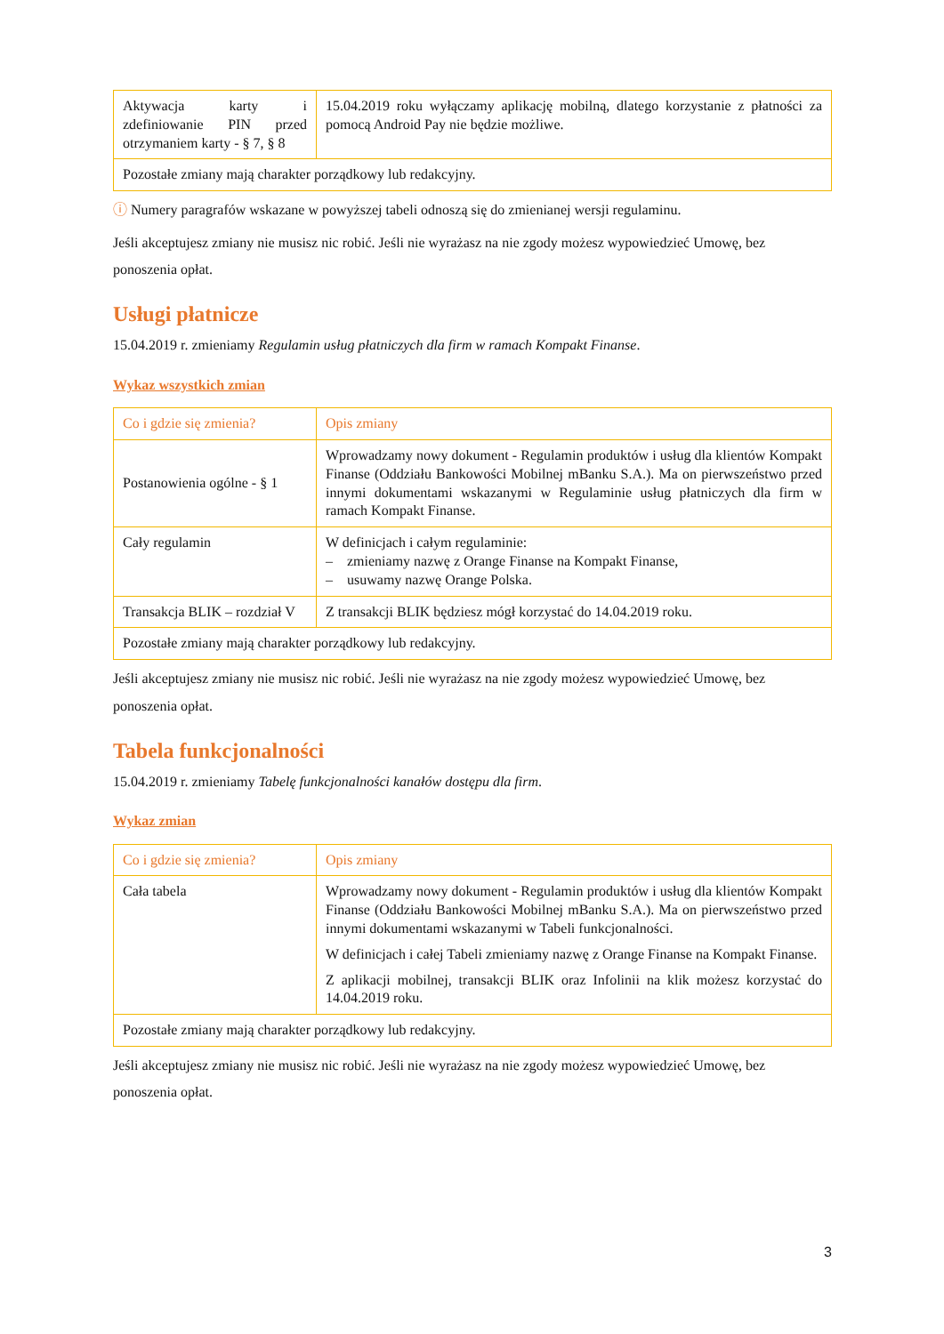| Aktywacja karty i zdefiniowanie PIN przed otrzymaniem karty - § 7, § 8 | 15.04.2019 roku wyłączamy aplikację mobilną, dlatego korzystanie z płatności za pomocą Android Pay nie będzie możliwe. |
| Pozostałe zmiany mają charakter porządkowy lub redakcyjny. | |
ⓘ Numery paragrafów wskazane w powyższej tabeli odnoszą się do zmienianej wersji regulaminu.
Jeśli akceptujesz zmiany nie musisz nic robić. Jeśli nie wyrażasz na nie zgody możesz wypowiedzieć Umowę, bez ponoszenia opłat.
Usługi płatnicze
15.04.2019 r. zmieniamy Regulamin usług płatniczych dla firm w ramach Kompakt Finanse.
Wykaz wszystkich zmian
| Co i gdzie się zmienia? | Opis zmiany |
| --- | --- |
| Postanowienia ogólne - § 1 | Wprowadzamy nowy dokument - Regulamin produktów i usług dla klientów Kompakt Finanse (Oddziału Bankowości Mobilnej mBanku S.A.). Ma on pierwszeństwo przed innymi dokumentami wskazanymi w Regulaminie usług płatniczych dla firm w ramach Kompakt Finanse. |
| Cały regulamin | W definicjach i całym regulaminie: – zmieniamy nazwę z Orange Finanse na Kompakt Finanse, – usuwamy nazwę Orange Polska. |
| Transakcja BLIK – rozdział V | Z transakcji BLIK będziesz mógł korzystać do 14.04.2019 roku. |
| Pozostałe zmiany mają charakter porządkowy lub redakcyjny. | |
Jeśli akceptujesz zmiany nie musisz nic robić. Jeśli nie wyrażasz na nie zgody możesz wypowiedzieć Umowę, bez ponoszenia opłat.
Tabela funkcjonalności
15.04.2019 r. zmieniamy Tabelę funkcjonalności kanałów dostępu dla firm.
Wykaz zmian
| Co i gdzie się zmienia? | Opis zmiany |
| --- | --- |
| Cała tabela | Wprowadzamy nowy dokument - Regulamin produktów i usług dla klientów Kompakt Finanse (Oddziału Bankowości Mobilnej mBanku S.A.). Ma on pierwszeństwo przed innymi dokumentami wskazanymi w Tabeli funkcjonalności. W definicjach i całej Tabeli zmieniamy nazwę z Orange Finanse na Kompakt Finanse. Z aplikacji mobilnej, transakcji BLIK oraz Infolinii na klik możesz korzystać do 14.04.2019 roku. |
| Pozostałe zmiany mają charakter porządkowy lub redakcyjny. | |
Jeśli akceptujesz zmiany nie musisz nic robić. Jeśli nie wyrażasz na nie zgody możesz wypowiedzieć Umowę, bez ponoszenia opłat.
3